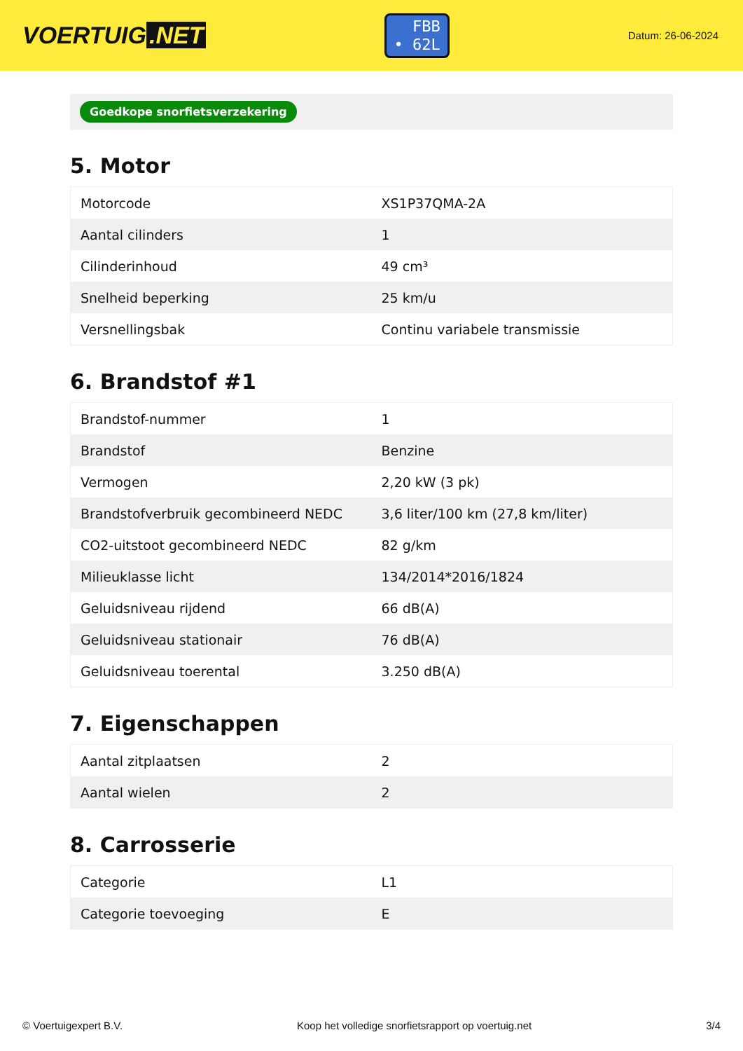VOERTUIG.NET
FBB
• 62L
Datum: 26-06-2024
Goedkope snorfietsverzekering
5. Motor
| Motorcode | XS1P37QMA-2A |
| Aantal cilinders | 1 |
| Cilinderinhoud | 49 cm³ |
| Snelheid beperking | 25 km/u |
| Versnellingsbak | Continu variabele transmissie |
6. Brandstof #1
| Brandstof-nummer | 1 |
| Brandstof | Benzine |
| Vermogen | 2,20 kW (3 pk) |
| Brandstofverbruik gecombineerd NEDC | 3,6 liter/100 km (27,8 km/liter) |
| CO2-uitstoot gecombineerd NEDC | 82 g/km |
| Milieuklasse licht | 134/2014*2016/1824 |
| Geluidsniveau rijdend | 66 dB(A) |
| Geluidsniveau stationair | 76 dB(A) |
| Geluidsniveau toerental | 3.250 dB(A) |
7. Eigenschappen
| Aantal zitplaatsen | 2 |
| Aantal wielen | 2 |
8. Carrosserie
| Categorie | L1 |
| Categorie toevoeging | E |
© Voertuigexpert B.V. Koop het volledige snorfietsrapport op voertuig.net 3/4